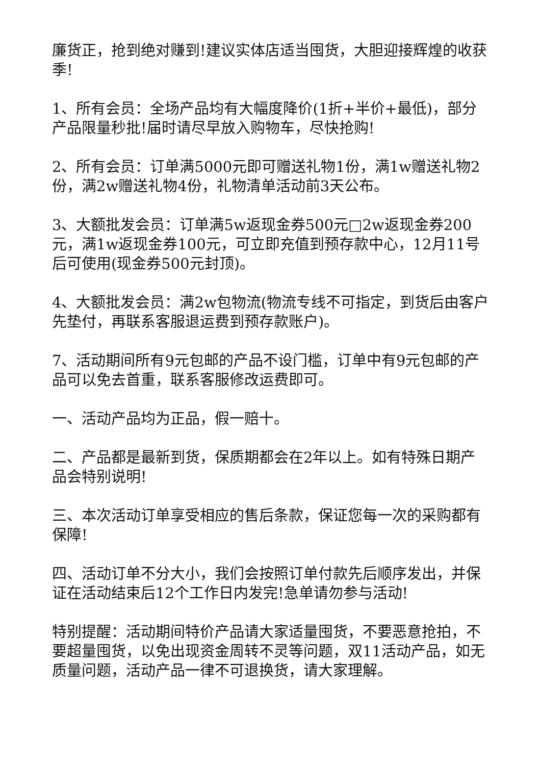廉货正，抢到绝对赚到!建议实体店适当囤货，大胆迎接辉煌的收获季!
1、所有会员：全场产品均有大幅度降价(1折+半价+最低)，部分产品限量秒批!届时请尽早放入购物车，尽快抢购!
2、所有会员：订单满5000元即可赠送礼物1份，满1w赠送礼物2份，满2w赠送礼物4份，礼物清单活动前3天公布。
3、大额批发会员：订单满5w返现金券500元□2w返现金券200元，满1w返现金券100元，可立即充值到预存款中心，12月11号后可使用(现金券500元封顶)。
4、大额批发会员：满2w包物流(物流专线不可指定，到货后由客户先垫付，再联系客服退运费到预存款账户)。
7、活动期间所有9元包邮的产品不设门槛，订单中有9元包邮的产品可以免去首重，联系客服修改运费即可。
一、活动产品均为正品，假一赔十。
二、产品都是最新到货，保质期都会在2年以上。如有特殊日期产品会特别说明!
三、本次活动订单享受相应的售后条款，保证您每一次的采购都有保障!
四、活动订单不分大小，我们会按照订单付款先后顺序发出，并保证在活动结束后12个工作日内发完!急单请勿参与活动!
特别提醒：活动期间特价产品请大家适量囤货，不要恶意抢拍，不要超量囤货，以免出现资金周转不灵等问题，双11活动产品，如无质量问题，活动产品一律不可退换货，请大家理解。